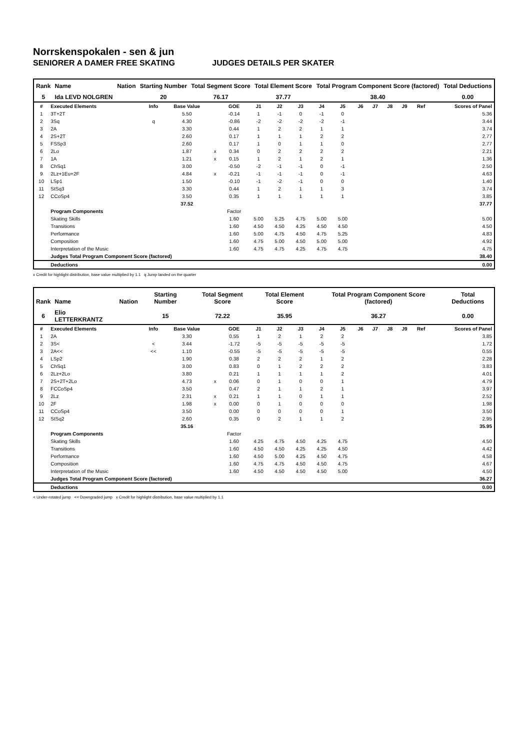Norrskenspokalen - sen & jun
SENIORER A DAMER FREE SKATING JUDGES DETAILS PER SKATER
| Rank | Name | Nation | Starting Number | Total Segment Score | Total Element Score | Total Program Component Score (factored) | Total Deductions |
| --- | --- | --- | --- | --- | --- | --- | --- |
| 5 | Ida LEVD NOLGREN | | 20 | 76.17 | 37.77 | 38.40 | 0.00 |
| # | Executed Elements | Info | Base Value | | GOE | J1 | J2 | J3 | J4 | J5 | J6 | J7 | J8 | J9 | Ref | Scores of Panel |
| --- | --- | --- | --- | --- | --- | --- | --- | --- | --- | --- | --- | --- | --- | --- | --- | --- |
| 1 | 3T+2T | | 5.50 | | -0.14 | 1 | -1 | 0 | -1 | 0 | | | | | | 5.36 |
| 2 | 3Sq | q | 4.30 | | -0.86 | -2 | -2 | -2 | -2 | -1 | | | | | | 3.44 |
| 3 | 2A | | 3.30 | | 0.44 | 1 | 2 | 2 | 1 | 1 | | | | | | 3.74 |
| 4 | 2S+2T | | 2.60 | | 0.17 | 1 | 1 | 1 | 2 | 2 | | | | | | 2.77 |
| 5 | FSSp3 | | 2.60 | | 0.17 | 1 | 0 | 1 | 1 | 0 | | | | | | 2.77 |
| 6 | 2Lo | | 1.87 | x | 0.34 | 0 | 2 | 2 | 2 | 2 | | | | | | 2.21 |
| 7 | 1A | | 1.21 | x | 0.15 | 1 | 2 | 1 | 2 | 1 | | | | | | 1.36 |
| 8 | ChSq1 | | 3.00 | | -0.50 | -2 | -1 | -1 | 0 | -1 | | | | | | 2.50 |
| 9 | 2Lz+1Eu+2F | | 4.84 | x | -0.21 | -1 | -1 | -1 | 0 | -1 | | | | | | 4.63 |
| 10 | LSp1 | | 1.50 | | -0.10 | -1 | -2 | -1 | 0 | 0 | | | | | | 1.40 |
| 11 | StSq3 | | 3.30 | | 0.44 | 1 | 2 | 1 | 1 | 3 | | | | | | 3.74 |
| 12 | CCoSp4 | | 3.50 | | 0.35 | 1 | 1 | 1 | 1 | 1 | | | | | | 3.85 |
| | | | 37.52 | | | | | | | | | | | | | 37.77 |
| | Program Components | | | | Factor | | | | | | | | | | | |
| | Skating Skills | | | | 1.60 | 5.00 | 5.25 | 4.75 | 5.00 | 5.00 | | | | | | 5.00 |
| | Transitions | | | | 1.60 | 4.50 | 4.50 | 4.25 | 4.50 | 4.50 | | | | | | 4.50 |
| | Performance | | | | 1.60 | 5.00 | 4.75 | 4.50 | 4.75 | 5.25 | | | | | | 4.83 |
| | Composition | | | | 1.60 | 4.75 | 5.00 | 4.50 | 5.00 | 5.00 | | | | | | 4.92 |
| | Interpretation of the Music | | | | 1.60 | 4.75 | 4.75 | 4.25 | 4.75 | 4.75 | | | | | | 4.75 |
| | Judges Total Program Component Score (factored) | | | | | | | | | | | | | | | 38.40 |
| | Deductions | | | | | | | | | | | | | | | 0.00 |
x Credit for highlight distribution, base value multiplied by 1.1 q Jump landed on the quarter
| Rank | Name | Nation | Starting Number | Total Segment Score | Total Element Score | Total Program Component Score (factored) | Total Deductions |
| --- | --- | --- | --- | --- | --- | --- | --- |
| 6 | Elio LETTERKRANTZ | | 15 | 72.22 | 35.95 | 36.27 | 0.00 |
| # | Executed Elements | Info | Base Value | | GOE | J1 | J2 | J3 | J4 | J5 | J6 | J7 | J8 | J9 | Ref | Scores of Panel |
| --- | --- | --- | --- | --- | --- | --- | --- | --- | --- | --- | --- | --- | --- | --- | --- | --- |
| 1 | 2A | | 3.30 | | 0.55 | 1 | 2 | 1 | 2 | 2 | | | | | | 3.85 |
| 2 | 3S< | < | 3.44 | | -1.72 | -5 | -5 | -5 | -5 | -5 | | | | | | 1.72 |
| 3 | 2A<< | << | 1.10 | | -0.55 | -5 | -5 | -5 | -5 | -5 | | | | | | 0.55 |
| 4 | LSp2 | | 1.90 | | 0.38 | 2 | 2 | 2 | 1 | 2 | | | | | | 2.28 |
| 5 | ChSq1 | | 3.00 | | 0.83 | 0 | 1 | 2 | 2 | 2 | | | | | | 3.83 |
| 6 | 2Lz+2Lo | | 3.80 | | 0.21 | 1 | 1 | 1 | 1 | 2 | | | | | | 4.01 |
| 7 | 2S+2T+2Lo | | 4.73 | x | 0.06 | 0 | 1 | 0 | 0 | 1 | | | | | | 4.79 |
| 8 | FCCoSp4 | | 3.50 | | 0.47 | 2 | 1 | 1 | 2 | 1 | | | | | | 3.97 |
| 9 | 2Lz | | 2.31 | x | 0.21 | 1 | 1 | 0 | 1 | 1 | | | | | | 2.52 |
| 10 | 2F | | 1.98 | x | 0.00 | 0 | 1 | 0 | 0 | 0 | | | | | | 1.98 |
| 11 | CCoSp4 | | 3.50 | | 0.00 | 0 | 0 | 0 | 0 | 1 | | | | | | 3.50 |
| 12 | StSq2 | | 2.60 | | 0.35 | 0 | 2 | 1 | 1 | 2 | | | | | | 2.95 |
| | | | 35.16 | | | | | | | | | | | | | 35.95 |
| | Program Components | | | | Factor | | | | | | | | | | | |
| | Skating Skills | | | | 1.60 | 4.25 | 4.75 | 4.50 | 4.25 | 4.75 | | | | | | 4.50 |
| | Transitions | | | | 1.60 | 4.50 | 4.50 | 4.25 | 4.25 | 4.50 | | | | | | 4.42 |
| | Performance | | | | 1.60 | 4.50 | 5.00 | 4.25 | 4.50 | 4.75 | | | | | | 4.58 |
| | Composition | | | | 1.60 | 4.75 | 4.75 | 4.50 | 4.50 | 4.75 | | | | | | 4.67 |
| | Interpretation of the Music | | | | 1.60 | 4.50 | 4.50 | 4.50 | 4.50 | 5.00 | | | | | | 4.50 |
| | Judges Total Program Component Score (factored) | | | | | | | | | | | | | | | 36.27 |
| | Deductions | | | | | | | | | | | | | | | 0.00 |
< Under-rotated jump << Downgraded jump x Credit for highlight distribution, base value multiplied by 1.1